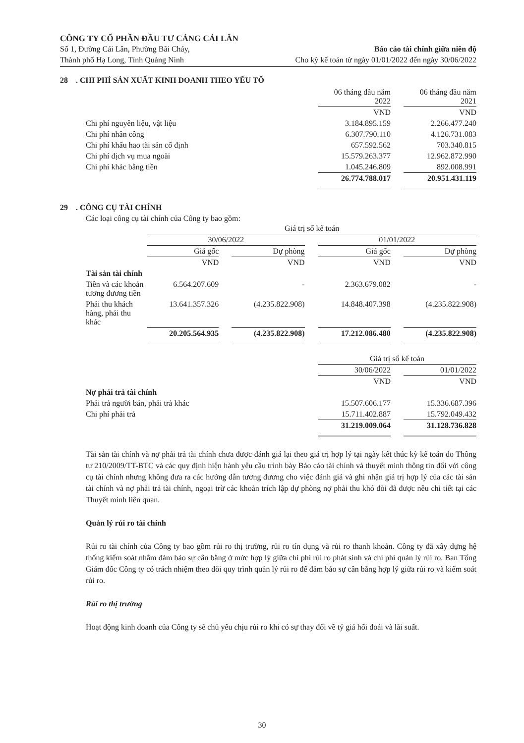CÔNG TY CỔ PHẦN ĐẦU TƯ CẢNG CÁI LÂN
Số 1, Đường Cái Lân, Phường Bãi Cháy, Báo cáo tài chính giữa niên độ
Thành phố Hạ Long, Tỉnh Quảng Ninh Cho kỳ kế toán từ ngày 01/01/2022 đến ngày 30/06/2022
28 . CHI PHÍ SẢN XUẤT KINH DOANH THEO YẾU TỐ
| | 06 tháng đầu năm 2022 | | 06 tháng đầu năm 2021 |
| | VND | | VND |
| Chi phí nguyên liệu, vật liệu | 3.184.895.159 | | 2.266.477.240 |
| Chi phí nhân công | 6.307.790.110 | | 4.126.731.083 |
| Chi phí khấu hao tài sản cố định | 657.592.562 | | 703.340.815 |
| Chi phí dịch vụ mua ngoài | 15.579.263.377 | | 12.962.872.990 |
| Chi phí khác bằng tiền | 1.045.246.809 | | 892.008.991 |
| | 26.774.788.017 | | 20.951.431.119 |
29 . CÔNG CỤ TÀI CHÍNH
Các loại công cụ tài chính của Công ty bao gồm:
| | Giá trị sổ kế toán | | | | | | |
| | 30/06/2022 | | | | 01/01/2022 | | |
| | Giá gốc | | Dự phòng | | Giá gốc | | Dự phòng |
| | VND | | VND | | VND | | VND |
| Tài sản tài chính | | | | | | | |
| Tiền và các khoản tương đương tiền | 6.564.207.609 | | - | | 2.363.679.082 | | - |
| Phải thu khách hàng, phải thu khác | 13.641.357.326 | | (4.235.822.908) | | 14.848.407.398 | | (4.235.822.908) |
| | 20.205.564.935 | | (4.235.822.908) | | 17.212.086.480 | | (4.235.822.908) |
| | Giá trị sổ kế toán | | |
| | 30/06/2022 | | 01/01/2022 |
| | VND | | VND |
| Nợ phải trả tài chính | | | |
| Phải trả người bán, phải trả khác | 15.507.606.177 | | 15.336.687.396 |
| Chi phí phải trả | 15.711.402.887 | | 15.792.049.432 |
| | 31.219.009.064 | | 31.128.736.828 |
Tài sản tài chính và nợ phải trả tài chính chưa được đánh giá lại theo giá trị hợp lý tại ngày kết thúc kỳ kế toán do Thông tư 210/2009/TT-BTC và các quy định hiện hành yêu cầu trình bày Báo cáo tài chính và thuyết minh thông tin đối với công cụ tài chính nhưng không đưa ra các hướng dẫn tương đương cho việc đánh giá và ghi nhận giá trị hợp lý của các tài sản tài chính và nợ phải trả tài chính, ngoại trừ các khoản trích lập dự phòng nợ phải thu khó đòi đã được nêu chi tiết tại các Thuyết minh liên quan.
Quản lý rủi ro tài chính
Rủi ro tài chính của Công ty bao gồm rủi ro thị trường, rủi ro tín dụng và rủi ro thanh khoản. Công ty đã xây dựng hệ thống kiểm soát nhằm đảm bảo sự cân bằng ở mức hợp lý giữa chi phí rủi ro phát sinh và chi phí quản lý rủi ro. Ban Tổng Giám đốc Công ty có trách nhiệm theo dõi quy trình quản lý rủi ro để đảm bảo sự cân bằng hợp lý giữa rủi ro và kiểm soát rủi ro.
Rủi ro thị trường
Hoạt động kinh doanh của Công ty sẽ chủ yếu chịu rủi ro khi có sự thay đổi về tỷ giá hối đoái và lãi suất.
30